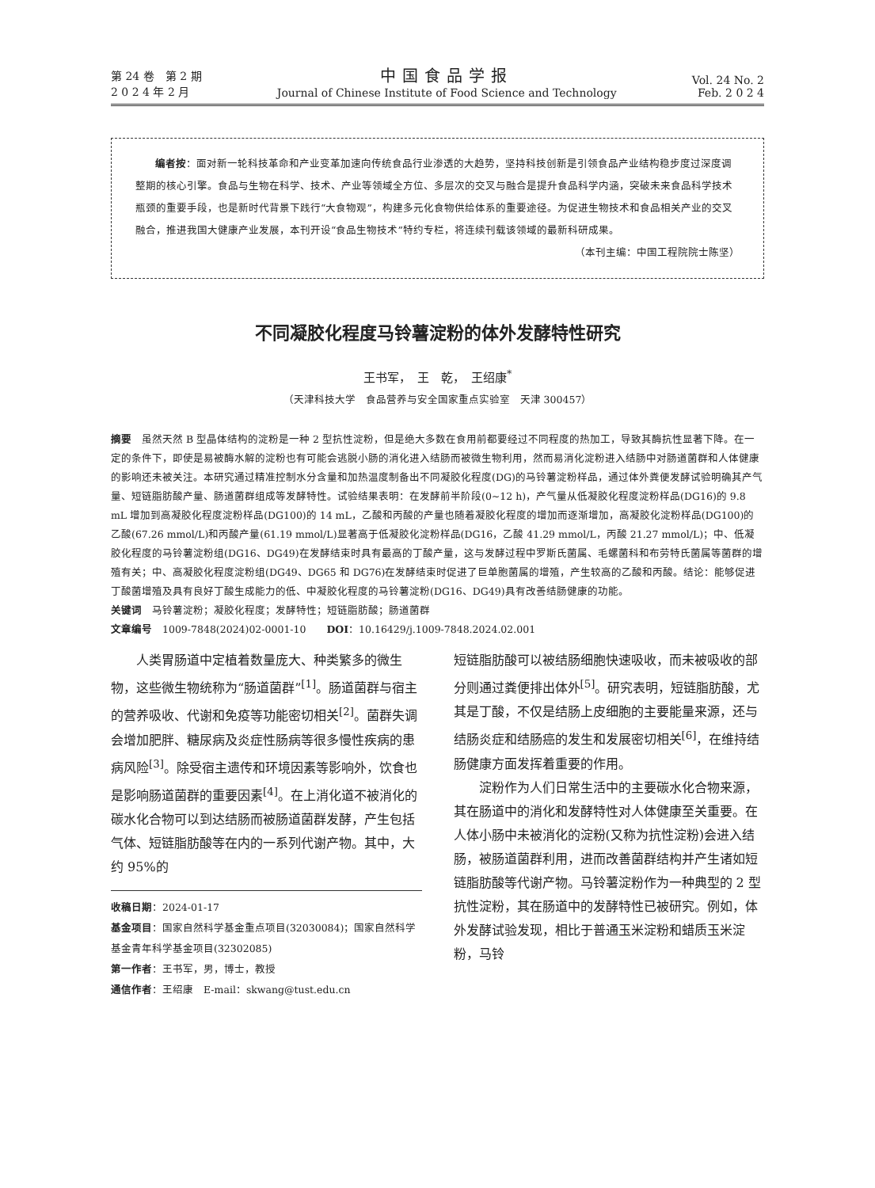第 24 卷　第 2 期
2 0 2 4 年 2 月
中国食品学报
Journal of Chinese Institute of Food Science and Technology
Vol. 24 No. 2
Feb. 2 0 2 4
编者按：面对新一轮科技革命和产业变革加速向传统食品行业渗透的大趋势，坚持科技创新是引领食品产业结构稳步度过深度调整期的核心引擎。食品与生物在科学、技术、产业等领域全方位、多层次的交叉与融合是提升食品科学内涵，突破未来食品科学技术瓶颈的重要手段，也是新时代背景下践行“大食物观”，构建多元化食物供给体系的重要途径。为促进生物技术和食品相关产业的交叉融合，推进我国大健康产业发展，本刊开设“食品生物技术”特约专栏，将连续刊载该领域的最新科研成果。
（本刊主编：中国工程院院士陈坚）
不同凝胶化程度马铃薯淀粉的体外发酵特性研究
王书军，　王　乾，　王绍康<sup>*</sup>
（天津科技大学　食品营养与安全国家重点实验室　天津 300457）
摘要　虽然天然 B 型晶体结构的淀粉是一种 2 型抗性淀粉，但是绝大多数在食用前都要经过不同程度的热加工，导致其酶抗性显著下降。在一定的条件下，即使是易被酶水解的淀粉也有可能会逃脱小肠的消化进入结肠而被微生物利用，然而易消化淀粉进入结肠中对肠道菌群和人体健康的影响还未被关注。本研究通过精准控制水分含量和加热温度制备出不同凝胶化程度(DG)的马铃薯淀粉样品，通过体外粪便发酵试验明确其产气量、短链脂肪酸产量、肠道菌群组成等发酵特性。试验结果表明：在发酵前半阶段(0~12 h)，产气量从低凝胶化程度淀粉样品(DG16)的 9.8 mL 增加到高凝胶化程度淀粉样品(DG100)的 14 mL，乙酸和丙酸的产量也随着凝胶化程度的增加而逐渐增加，高凝胶化淀粉样品(DG100)的乙酸(67.26 mmol/L)和丙酸产量(61.19 mmol/L)显著高于低凝胶化淀粉样品(DG16，乙酸 41.29 mmol/L，丙酸 21.27 mmol/L)；中、低凝胶化程度的马铃薯淀粉组(DG16、DG49)在发酵结束时具有最高的丁酸产量，这与发酵过程中罗斯氏菌属、毛螺菌科和布劳特氏菌属等菌群的增殖有关；中、高凝胶化程度淀粉组(DG49、DG65 和 DG76)在发酵结束时促进了巨单胞菌属的增殖，产生较高的乙酸和丙酸。结论：能够促进丁酸菌增殖及具有良好丁酸生成能力的低、中凝胶化程度的马铃薯淀粉(DG16、DG49)具有改善结肠健康的功能。
关键词　马铃薯淀粉；凝胶化程度；发酵特性；短链脂肪酸；肠道菌群
文章编号　1009-7848(2024)02-0001-10　　DOI：10.16429/j.1009-7848.2024.02.001
人类胃肠道中定植着数量庞大、种类繁多的微生物，这些微生物统称为“肠道菌群”<sup>[1]</sup>。肠道菌群与宿主的营养吸收、代谢和免疫等功能密切相关<sup>[2]</sup>。菌群失调会增加肥胖、糖尿病及炎症性肠病等很多慢性疾病的患病风险<sup>[3]</sup>。除受宿主遗传和环境因素等影响外，饮食也是影响肠道菌群的重要因素<sup>[4]</sup>。在上消化道不被消化的碳水化合物可以到达结肠而被肠道菌群发酵，产生包括气体、短链脂肪酸等在内的一系列代谢产物。其中，大约 95%的
收稿日期：2024-01-17
基金项目：国家自然科学基金重点项目(32030084)；国家自然科学基金青年科学基金项目(32302085)
第一作者：王书军，男，博士，教授
通信作者：王绍康　E-mail：skwang@tust.edu.cn
短链脂肪酸可以被结肠细胞快速吸收，而未被吸收的部分则通过粪便排出体外<sup>[5]</sup>。研究表明，短链脂肪酸，尤其是丁酸，不仅是结肠上皮细胞的主要能量来源，还与结肠炎症和结肠癌的发生和发展密切相关<sup>[6]</sup>，在维持结肠健康方面发挥着重要的作用。
淀粉作为人们日常生活中的主要碳水化合物来源，其在肠道中的消化和发酵特性对人体健康至关重要。在人体小肠中未被消化的淀粉(又称为抗性淀粉)会进入结肠，被肠道菌群利用，进而改善菌群结构并产生诸如短链脂肪酸等代谢产物。马铃薯淀粉作为一种典型的 2 型抗性淀粉，其在肠道中的发酵特性已被研究。例如，体外发酵试验发现，相比于普通玉米淀粉和蜡质玉米淀粉，马铃